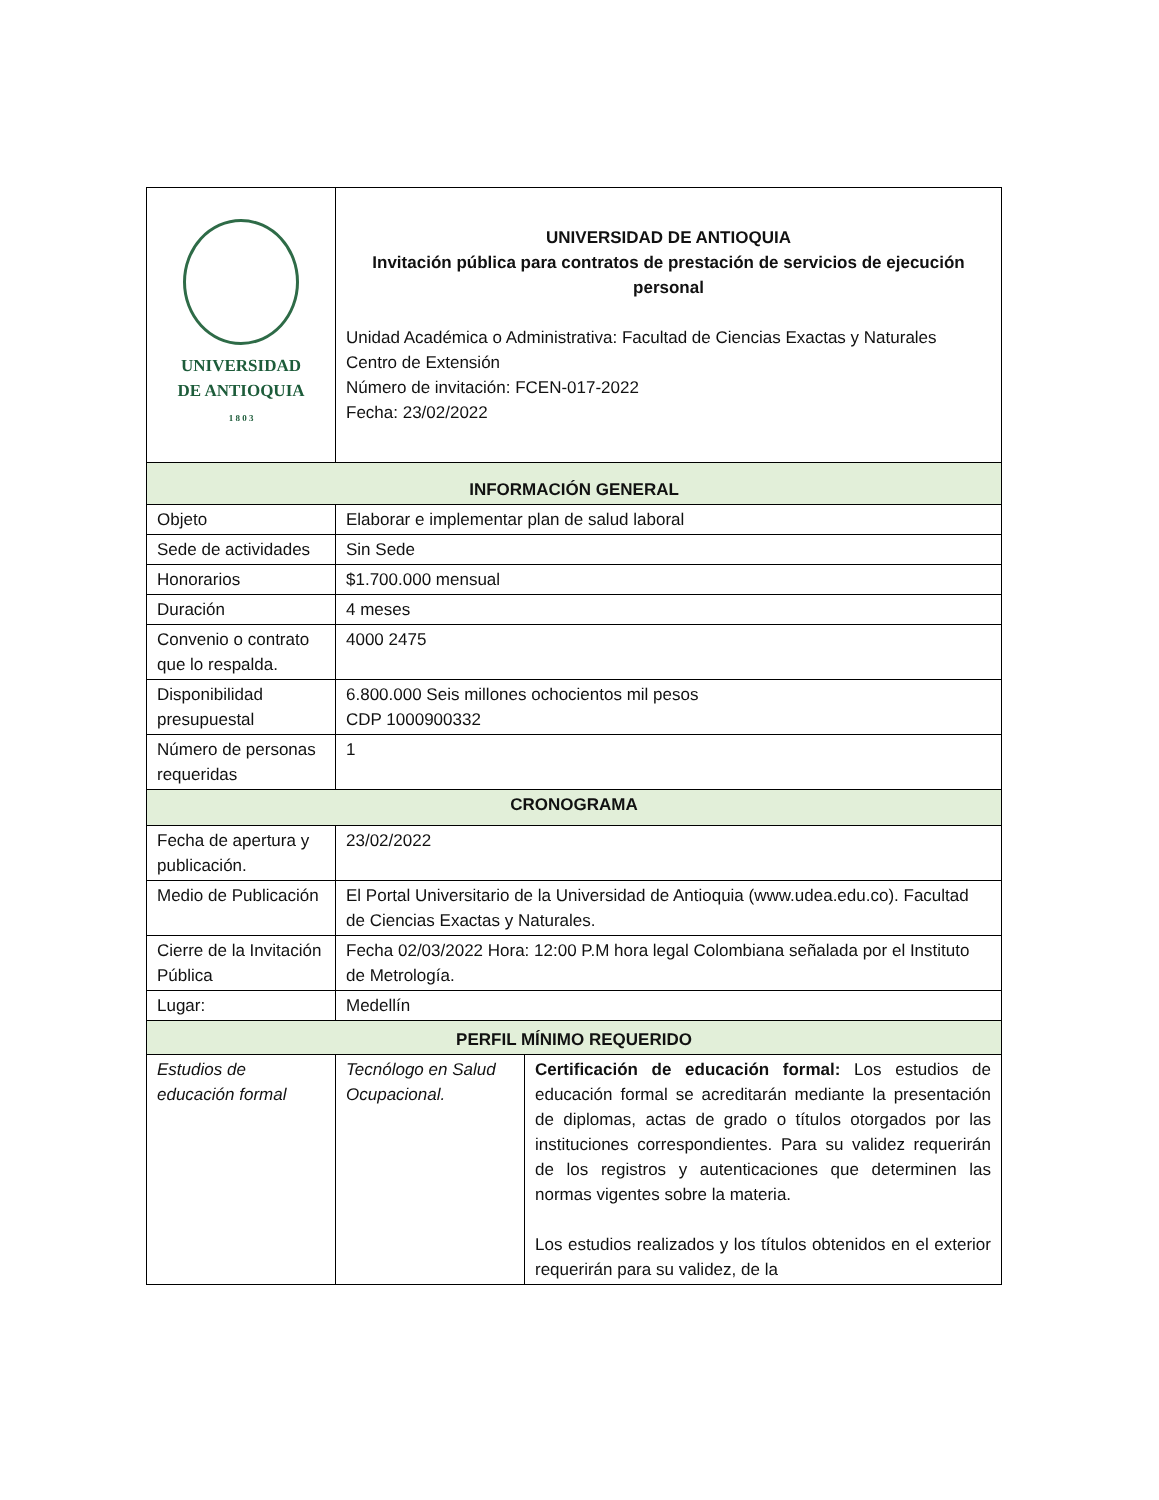| UNIVERSIDAD DE ANTIOQUIA 1 8 0 3 | UNIVERSIDAD DE ANTIOQUIA Invitación pública para contratos de prestación de servicios de ejecución personal Unidad Académica o Administrativa: Facultad de Ciencias Exactas y Naturales Centro de Extensión Número de invitación: FCEN-017-2022 Fecha: 23/02/2022 | |
| INFORMACIÓN GENERAL | | |
| Objeto | Elaborar e implementar plan de salud laboral | |
| Sede de actividades | Sin Sede | |
| Honorarios | $1.700.000 mensual | |
| Duración | 4 meses | |
| Convenio o contrato que lo respalda. | 4000 2475 | |
| Disponibilidad presupuestal | 6.800.000 Seis millones ochocientos mil pesos CDP 1000900332 | |
| Número de personas requeridas | 1 | |
| CRONOGRAMA | | |
| Fecha de apertura y publicación. | 23/02/2022 | |
| Medio de Publicación | El Portal Universitario de la Universidad de Antioquia (www.udea.edu.co). Facultad de Ciencias Exactas y Naturales. | |
| Cierre de la Invitación Pública | Fecha 02/03/2022 Hora: 12:00 P.M hora legal Colombiana señalada por el Instituto de Metrología. | |
| Lugar: | Medellín | |
| PERFIL MÍNIMO REQUERIDO | | |
| Estudios de educación formal | Tecnólogo en Salud Ocupacional. | Certificación de educación formal: Los estudios de educación formal se acreditarán mediante la presentación de diplomas, actas de grado o títulos otorgados por las instituciones correspondientes. Para su validez requerirán de los registros y autenticaciones que determinen las normas vigentes sobre la materia. Los estudios realizados y los títulos obtenidos en el exterior requerirán para su validez, de la |